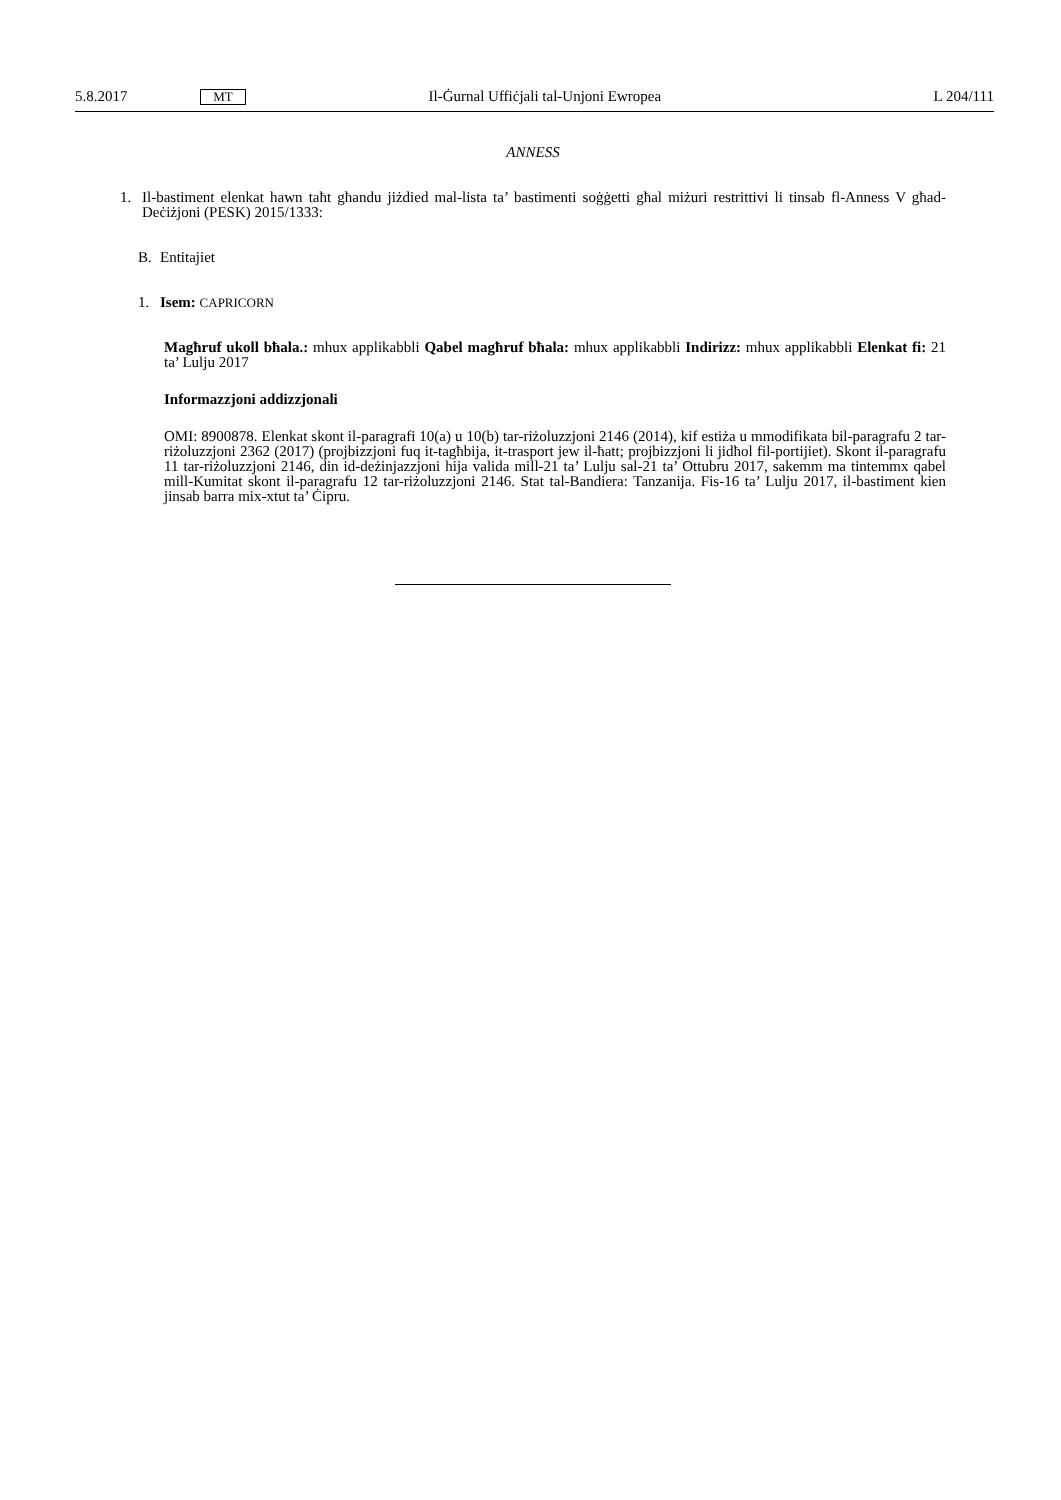5.8.2017 MT Il-Ġurnal Uffiċjali tal-Unjoni Ewropea L 204/111
ANNESS
1. Il-bastiment elenkat hawn taħt għandu jiżdied mal-lista ta’ bastimenti soġġetti għal miżuri restrittivi li tinsab fl-Anness V għad-Deċiżjoni (PESK) 2015/1333:
B. Entitajiet
1. Isem: CAPRICORN
Magħruf ukoll bħala.: mhux applikabbli Qabel magħruf bħala: mhux applikabbli Indirizz: mhux applikabbli Elenkat fi: 21 ta’ Lulju 2017
Informazzjoni addizzjonali
OMI: 8900878. Elenkat skont il-paragrafi 10(a) u 10(b) tar-riżoluzzjoni 2146 (2014), kif estiża u mmodifikata bil-paragrafu 2 tar-riżoluzzjoni 2362 (2017) (projbizzjoni fuq it-tagħbija, it-trasport jew il-ħatt; projbizzjoni li jidħol fil-portijiet). Skont il-paragrafu 11 tar-riżoluzzjoni 2146, din id-deżinjazzjoni hija valida mill-21 ta’ Lulju sal-21 ta’ Ottubru 2017, sakemm ma tintemmx qabel mill-Kumitat skont il-paragrafu 12 tar-riżoluzzjoni 2146. Stat tal-Bandiera: Tanzanija. Fis-16 ta’ Lulju 2017, il-bastiment kien jinsab barra mix-xtut ta’ Ċipru.